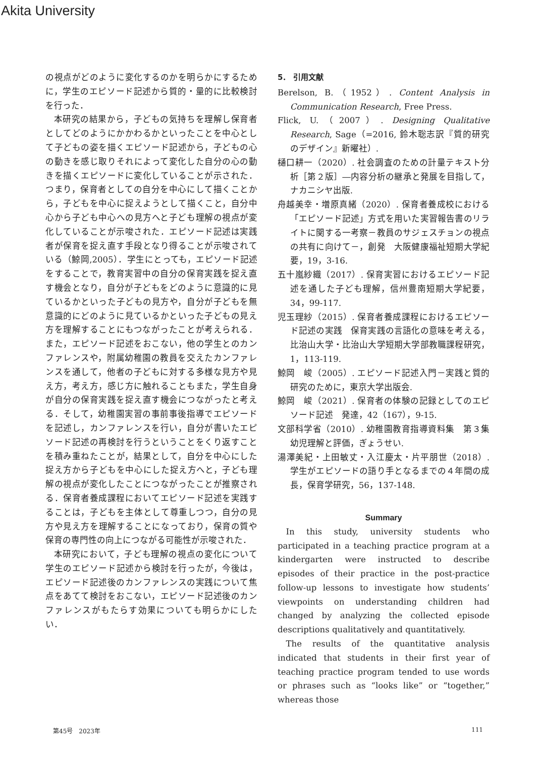Akita University
の視点がどのように変化するのかを明らかにするために，学生のエピソード記述から質的・量的に比較検討を行った．
本研究の結果から，子どもの気持ちを理解し保育者としてどのようにかかわるかといったことを中心として子どもの姿を描くエピソード記述から，子どもの心の動きを感じ取りそれによって変化した自分の心の動きを描くエピソードに変化していることが示された．つまり，保育者としての自分を中心にして描くことから，子どもを中心に捉えようとして描くこと，自分中心から子ども中心への見方へと子ども理解の視点が変化していることが示唆された．エピソード記述は実践者が保育を捉え直す手段となり得ることが示唆されている（鯨岡,2005）．学生にとっても，エピソード記述をすることで，教育実習中の自分の保育実践を捉え直す機会となり，自分が子どもをどのように意識的に見ているかといった子どもの見方や，自分が子どもを無意識的にどのように見ているかといった子どもの見え方を理解することにもつながったことが考えられる．また，エピソード記述をおこない，他の学生とのカンファレンスや，附属幼稚園の教員を交えたカンファレンスを通して，他者の子どもに対する多様な見方や見え方，考え方，感じ方に触れることもまた，学生自身が自分の保育実践を捉え直す機会につながったと考える．そして，幼稚園実習の事前事後指導でエピソードを記述し，カンファレンスを行い，自分が書いたエピソード記述の再検討を行うということをくり返すことを積み重ねたことが，結果として，自分を中心にした捉え方から子どもを中心にした捉え方へと，子ども理解の視点が変化したことにつながったことが推察される．保育者養成課程においてエピソード記述を実践することは，子どもを主体として尊重しつつ，自分の見方や見え方を理解することになっており，保育の質や保育の専門性の向上につながる可能性が示唆された．
本研究において，子ども理解の視点の変化について学生のエピソード記述から検討を行ったが，今後は，エピソード記述後のカンファレンスの実践について焦点をあてて検討をおこない，エピソード記述後のカンファレンスがもたらす効果についても明らかにしたい．
5． 引用文献
Berelson, B.（1952）. Content Analysis in Communication Research, Free Press.
Flick, U.（2007）. Designing Qualitative Research, Sage（=2016, 鈴木聡志訳『質的研究のデザイン』新曜社）.
樋口耕一（2020）. 社会調査のための計量テキスト分析［第２版］―内容分析の継承と発展を目指して，ナカニシヤ出版.
舟越美幸・増原真緒（2020）. 保育者養成校における「エピソード記述」方式を用いた実習報告書のリライトに関する一考察－教員のサジェスチョンの視点の共有に向けて－，創発　大阪健康福祉短期大学紀要，19，3-16.
五十嵐紗織（2017）. 保育実習におけるエピソード記述を通した子ども理解，信州豊南短期大学紀要，34，99-117.
児玉理紗（2015）. 保育者養成課程におけるエピソード記述の実践　保育実践の言語化の意味を考える，比治山大学・比治山大学短期大学部教職課程研究，1，113-119.
鯨岡　峻（2005）. エピソード記述入門－実践と質的研究のために，東京大学出版会.
鯨岡　峻（2021）. 保育者の体験の記録としてのエピソード記述　発達，42（167），9-15.
文部科学省（2010）. 幼稚園教育指導資料集　第３集　幼児理解と評価，ぎょうせい.
湯澤美紀・上田敏丈・入江慶太・片平朋世（2018）. 学生がエピソードの語り手となるまでの４年間の成長，保育学研究，56，137-148.
Summary
In this study, university students who participated in a teaching practice program at a kindergarten were instructed to describe episodes of their practice in the post-practice follow-up lessons to investigate how students’ viewpoints on understanding children had changed by analyzing the collected episode descriptions qualitatively and quantitatively.
The results of the quantitative analysis indicated that students in their first year of teaching practice program tended to use words or phrases such as “looks like” or “together,” whereas those
第45号　2023年 111